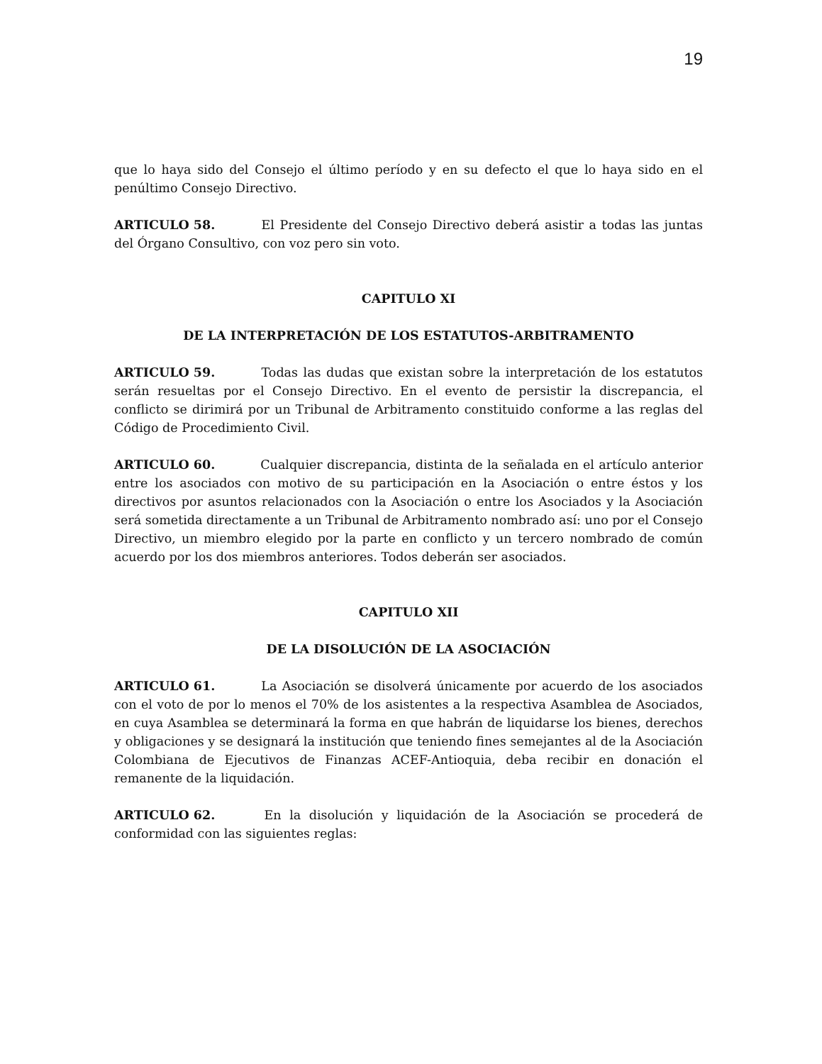19
que lo haya sido del Consejo el último período y en su defecto el que lo haya sido en el penúltimo Consejo Directivo.
ARTICULO 58. El Presidente del Consejo Directivo deberá asistir a todas las juntas del Órgano Consultivo, con voz pero sin voto.
CAPITULO XI
DE LA INTERPRETACIÓN DE LOS ESTATUTOS-ARBITRAMENTO
ARTICULO 59. Todas las dudas que existan sobre la interpretación de los estatutos serán resueltas por el Consejo Directivo. En el evento de persistir la discrepancia, el conflicto se dirimirá por un Tribunal de Arbitramento constituido conforme a las reglas del Código de Procedimiento Civil.
ARTICULO 60. Cualquier discrepancia, distinta de la señalada en el artículo anterior entre los asociados con motivo de su participación en la Asociación o entre éstos y los directivos por asuntos relacionados con la Asociación o entre los Asociados y la Asociación será sometida directamente a un Tribunal de Arbitramento nombrado así: uno por el Consejo Directivo, un miembro elegido por la parte en conflicto y un tercero nombrado de común acuerdo por los dos miembros anteriores. Todos deberán ser asociados.
CAPITULO XII
DE LA DISOLUCIÓN DE LA ASOCIACIÓN
ARTICULO 61. La Asociación se disolverá únicamente por acuerdo de los asociados con el voto de por lo menos el 70% de los asistentes a la respectiva Asamblea de Asociados, en cuya Asamblea se determinará la forma en que habrán de liquidarse los bienes, derechos y obligaciones y se designará la institución que teniendo fines semejantes al de la Asociación Colombiana de Ejecutivos de Finanzas ACEF-Antioquia, deba recibir en donación el remanente de la liquidación.
ARTICULO 62. En la disolución y liquidación de la Asociación se procederá de conformidad con las siguientes reglas: